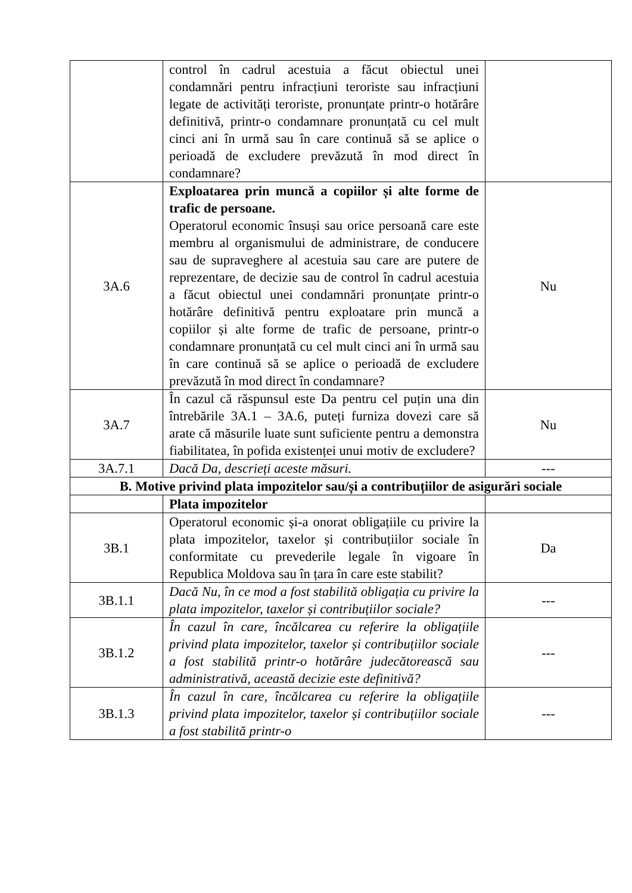| | control în cadrul acestuia a făcut obiectul unei condamnări pentru infracțiuni teroriste sau infracțiuni legate de activități teroriste, pronunțate printr-o hotărâre definitivă, printr-o condamnare pronunțată cu cel mult cinci ani în urmă sau în care continuă să se aplice o perioadă de excludere prevăzută în mod direct în condamnare? | |
| 3A.6 | Exploatarea prin muncă a copiilor și alte forme de trafic de persoane. Operatorul economic însuși sau orice persoană care este membru al organismului de administrare, de conducere sau de supraveghere al acestuia sau care are putere de reprezentare, de decizie sau de control în cadrul acestuia a făcut obiectul unei condamnări pronunțate printr-o hotărâre definitivă pentru exploatare prin muncă a copiilor și alte forme de trafic de persoane, printr-o condamnare pronunțată cu cel mult cinci ani în urmă sau în care continuă să se aplice o perioadă de excludere prevăzută în mod direct în condamnare? | Nu |
| 3A.7 | În cazul că răspunsul este Da pentru cel puțin una din întrebările 3A.1 – 3A.6, puteți furniza dovezi care să arate că măsurile luate sunt suficiente pentru a demonstra fiabilitatea, în pofida existenței unui motiv de excludere? | Nu |
| 3A.7.1 | Dacă Da, descrieți aceste măsuri. | --- |
| B. Motive privind plata impozitelor sau/și a contribuțiilor de asigurări sociale | | |
| | Plata impozitelor | |
| 3B.1 | Operatorul economic și-a onorat obligațiile cu privire la plata impozitelor, taxelor și contribuțiilor sociale în conformitate cu prevederile legale în vigoare în Republica Moldova sau în țara în care este stabilit? | Da |
| 3B.1.1 | Dacă Nu, în ce mod a fost stabilită obligația cu privire la plata impozitelor, taxelor și contribuțiilor sociale? | --- |
| 3B.1.2 | În cazul în care, încălcarea cu referire la obligațiile privind plata impozitelor, taxelor și contribuțiilor sociale a fost stabilită printr-o hotărâre judecătorească sau administrativă, această decizie este definitivă? | --- |
| 3B.1.3 | În cazul în care, încălcarea cu referire la obligațiile privind plata impozitelor, taxelor și contribuțiilor sociale a fost stabilită printr-o | --- |